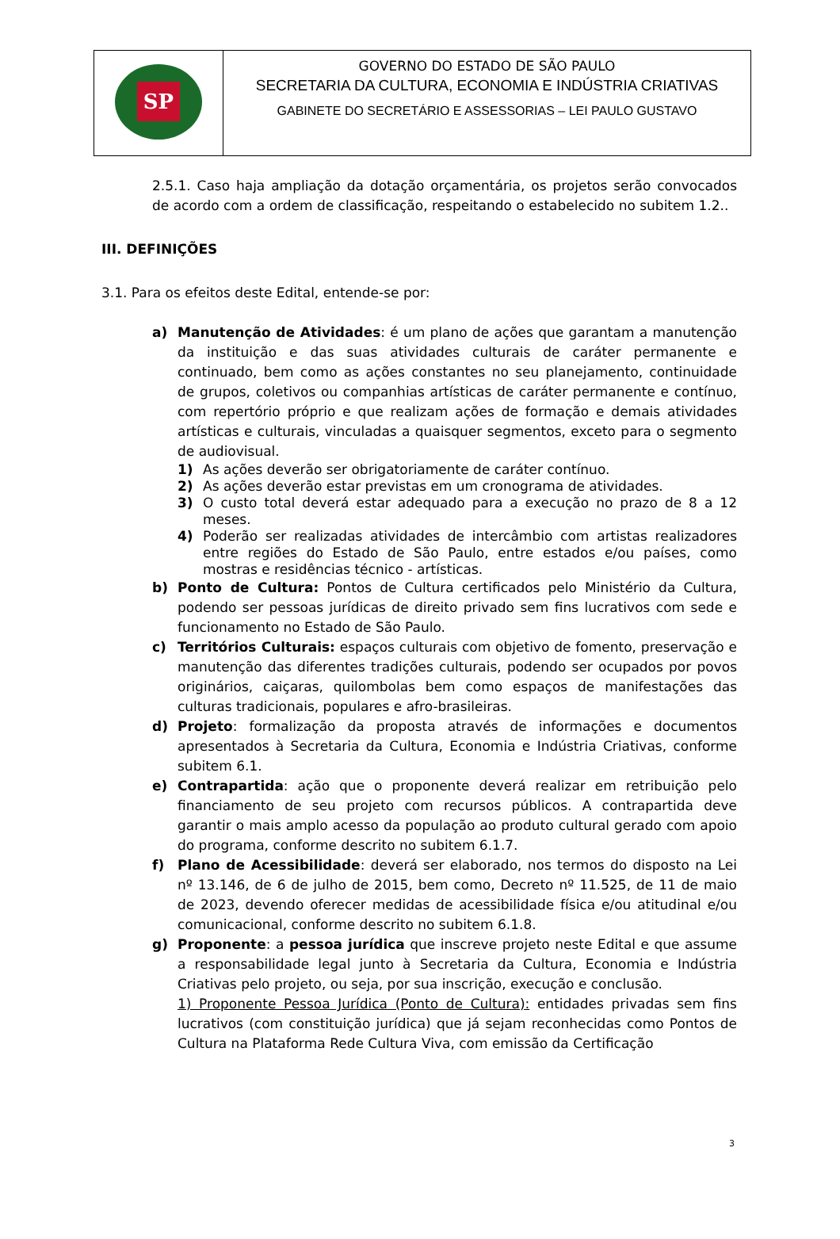| SP | GOVERNO DO ESTADO DE SÃO PAULO SECRETARIA DA CULTURA, ECONOMIA E INDÚSTRIA CRIATIVAS GABINETE DO SECRETÁRIO E ASSESSORIAS – LEI PAULO GUSTAVO |
2.5.1. Caso haja ampliação da dotação orçamentária, os projetos serão convocados de acordo com a ordem de classificação, respeitando o estabelecido no subitem 1.2..
III. DEFINIÇÕES
3.1. Para os efeitos deste Edital, entende-se por:
a) Manutenção de Atividades: é um plano de ações que garantam a manutenção da instituição e das suas atividades culturais de caráter permanente e continuado, bem como as ações constantes no seu planejamento, continuidade de grupos, coletivos ou companhias artísticas de caráter permanente e contínuo, com repertório próprio e que realizam ações de formação e demais atividades artísticas e culturais, vinculadas a quaisquer segmentos, exceto para o segmento de audiovisual.
1) As ações deverão ser obrigatoriamente de caráter contínuo.
2) As ações deverão estar previstas em um cronograma de atividades.
3) O custo total deverá estar adequado para a execução no prazo de 8 a 12 meses.
4) Poderão ser realizadas atividades de intercâmbio com artistas realizadores entre regiões do Estado de São Paulo, entre estados e/ou países, como mostras e residências técnico - artísticas.
b) Ponto de Cultura: Pontos de Cultura certificados pelo Ministério da Cultura, podendo ser pessoas jurídicas de direito privado sem fins lucrativos com sede e funcionamento no Estado de São Paulo.
c) Territórios Culturais: espaços culturais com objetivo de fomento, preservação e manutenção das diferentes tradições culturais, podendo ser ocupados por povos originários, caiçaras, quilombolas bem como espaços de manifestações das culturas tradicionais, populares e afro-brasileiras.
d) Projeto: formalização da proposta através de informações e documentos apresentados à Secretaria da Cultura, Economia e Indústria Criativas, conforme subitem 6.1.
e) Contrapartida: ação que o proponente deverá realizar em retribuição pelo financiamento de seu projeto com recursos públicos. A contrapartida deve garantir o mais amplo acesso da população ao produto cultural gerado com apoio do programa, conforme descrito no subitem 6.1.7.
f) Plano de Acessibilidade: deverá ser elaborado, nos termos do disposto na Lei nº 13.146, de 6 de julho de 2015, bem como, Decreto nº 11.525, de 11 de maio de 2023, devendo oferecer medidas de acessibilidade física e/ou atitudinal e/ou comunicacional, conforme descrito no subitem 6.1.8.
g) Proponente: a pessoa jurídica que inscreve projeto neste Edital e que assume a responsabilidade legal junto à Secretaria da Cultura, Economia e Indústria Criativas pelo projeto, ou seja, por sua inscrição, execução e conclusão.
1) Proponente Pessoa Jurídica (Ponto de Cultura): entidades privadas sem fins lucrativos (com constituição jurídica) que já sejam reconhecidas como Pontos de Cultura na Plataforma Rede Cultura Viva, com emissão da Certificação
3